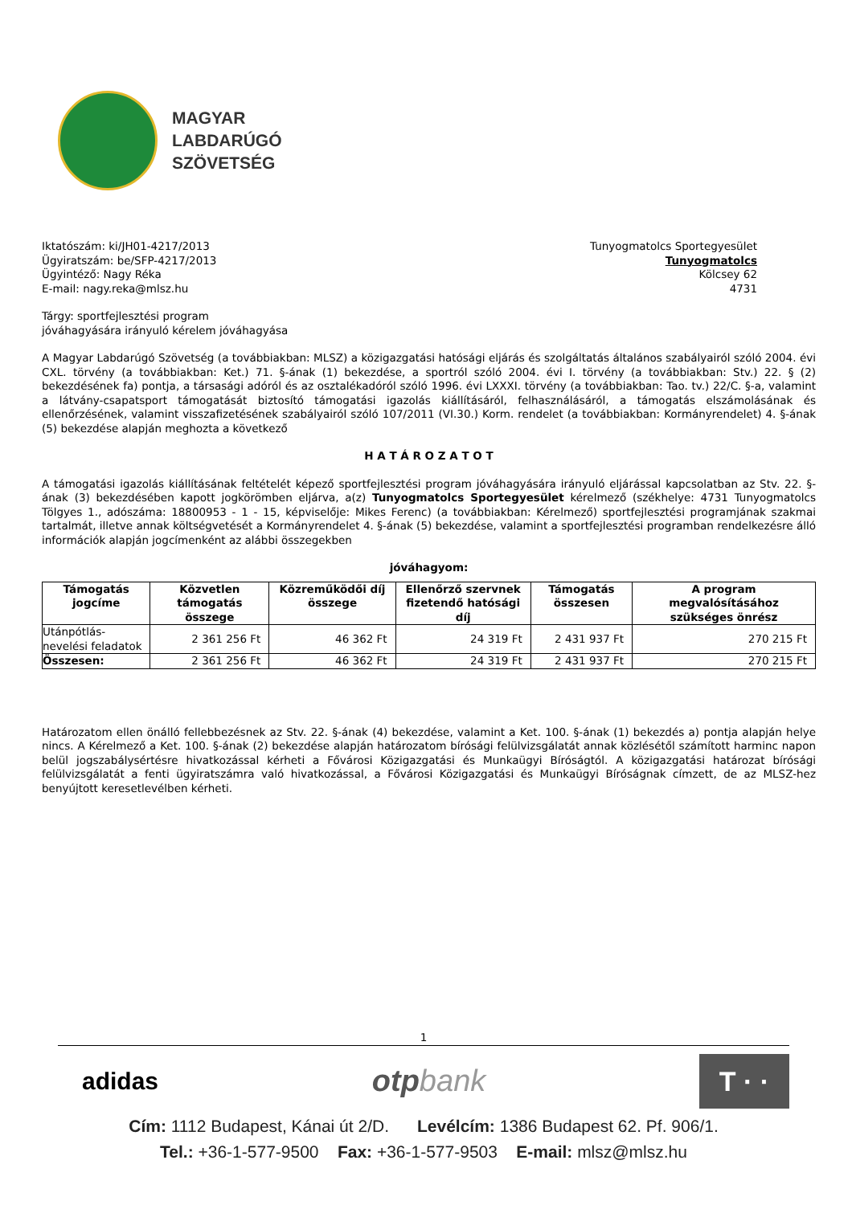MAGYAR
LABDARÚGÓ
SZÖVETSÉG
Iktatószám: ki/JH01-4217/2013
Ügyiratszám: be/SFP-4217/2013
Ügyintéző: Nagy Réka
E-mail: nagy.reka@mlsz.hu
Tunyogmatolcs Sportegyesület
Tunyogmatolcs
Kölcsey 62
4731
Tárgy: sportfejlesztési program
jóváhagyására irányuló kérelem jóváhagyása
A Magyar Labdarúgó Szövetség (a továbbiakban: MLSZ) a közigazgatási hatósági eljárás és szolgáltatás általános szabályairól szóló 2004. évi CXL. törvény (a továbbiakban: Ket.) 71. §-ának (1) bekezdése, a sportról szóló 2004. évi I. törvény (a továbbiakban: Stv.) 22. § (2) bekezdésének fa) pontja, a társasági adóról és az osztalékadóról szóló 1996. évi LXXXI. törvény (a továbbiakban: Tao. tv.) 22/C. §-a, valamint a látvány-csapatsport támogatását biztosító támogatási igazolás kiállításáról, felhasználásáról, a támogatás elszámolásának és ellenőrzésének, valamint visszafizetésének szabályairól szóló 107/2011 (VI.30.) Korm. rendelet (a továbbiakban: Kormányrendelet) 4. §-ának (5) bekezdése alapján meghozta a következő
H A T Á R O Z A T O T
A támogatási igazolás kiállításának feltételét képező sportfejlesztési program jóváhagyására irányuló eljárással kapcsolatban az Stv. 22. §-ának (3) bekezdésében kapott jogkörömben eljárva, a(z) Tunyogmatolcs Sportegyesület kérelmező (székhelye: 4731 Tunyogmatolcs Tölgyes 1., adószáma: 18800953 - 1 - 15, képviselője: Mikes Ferenc) (a továbbiakban: Kérelmező) sportfejlesztési programjának szakmai tartalmát, illetve annak költségvetését a Kormányrendelet 4. §-ának (5) bekezdése, valamint a sportfejlesztési programban rendelkezésre álló információk alapján jogcímenként az alábbi összegekben
jóváhagyom:
| Támogatás jogcíme | Közvetlen támogatás összege | Közreműködői díj összege | Ellenőrző szervnek fizetendő hatósági díj | Támogatás összesen | A program megvalósításához szükséges önrész |
| --- | --- | --- | --- | --- | --- |
| Utánpótlás-nevelési feladatok | 2 361 256 Ft | 46 362 Ft | 24 319 Ft | 2 431 937 Ft | 270 215 Ft |
| Összesen: | 2 361 256 Ft | 46 362 Ft | 24 319 Ft | 2 431 937 Ft | 270 215 Ft |
Határozatom ellen önálló fellebbezésnek az Stv. 22. §-ának (4) bekezdése, valamint a Ket. 100. §-ának (1) bekezdés a) pontja alapján helye nincs. A Kérelmező a Ket. 100. §-ának (2) bekezdése alapján határozatom bírósági felülvizsgálatát annak közlésétől számított harminc napon belül jogszabálysértésre hivatkozással kérheti a Fővárosi Közigazgatási és Munkaügyi Bíróságtól. A közigazgatási határozat bírósági felülvizsgálatát a fenti ügyiratszámra való hivatkozással, a Fővárosi Közigazgatási és Munkaügyi Bíróságnak címzett, de az MLSZ-hez benyújtott keresetlevélben kérheti.
1
adidas
otpbank
T · ·
Cím: 1112 Budapest, Kánai út 2/D. Levélcím: 1386 Budapest 62. Pf. 906/1.
Tel.: +36-1-577-9500 Fax: +36-1-577-9503 E-mail: mlsz@mlsz.hu